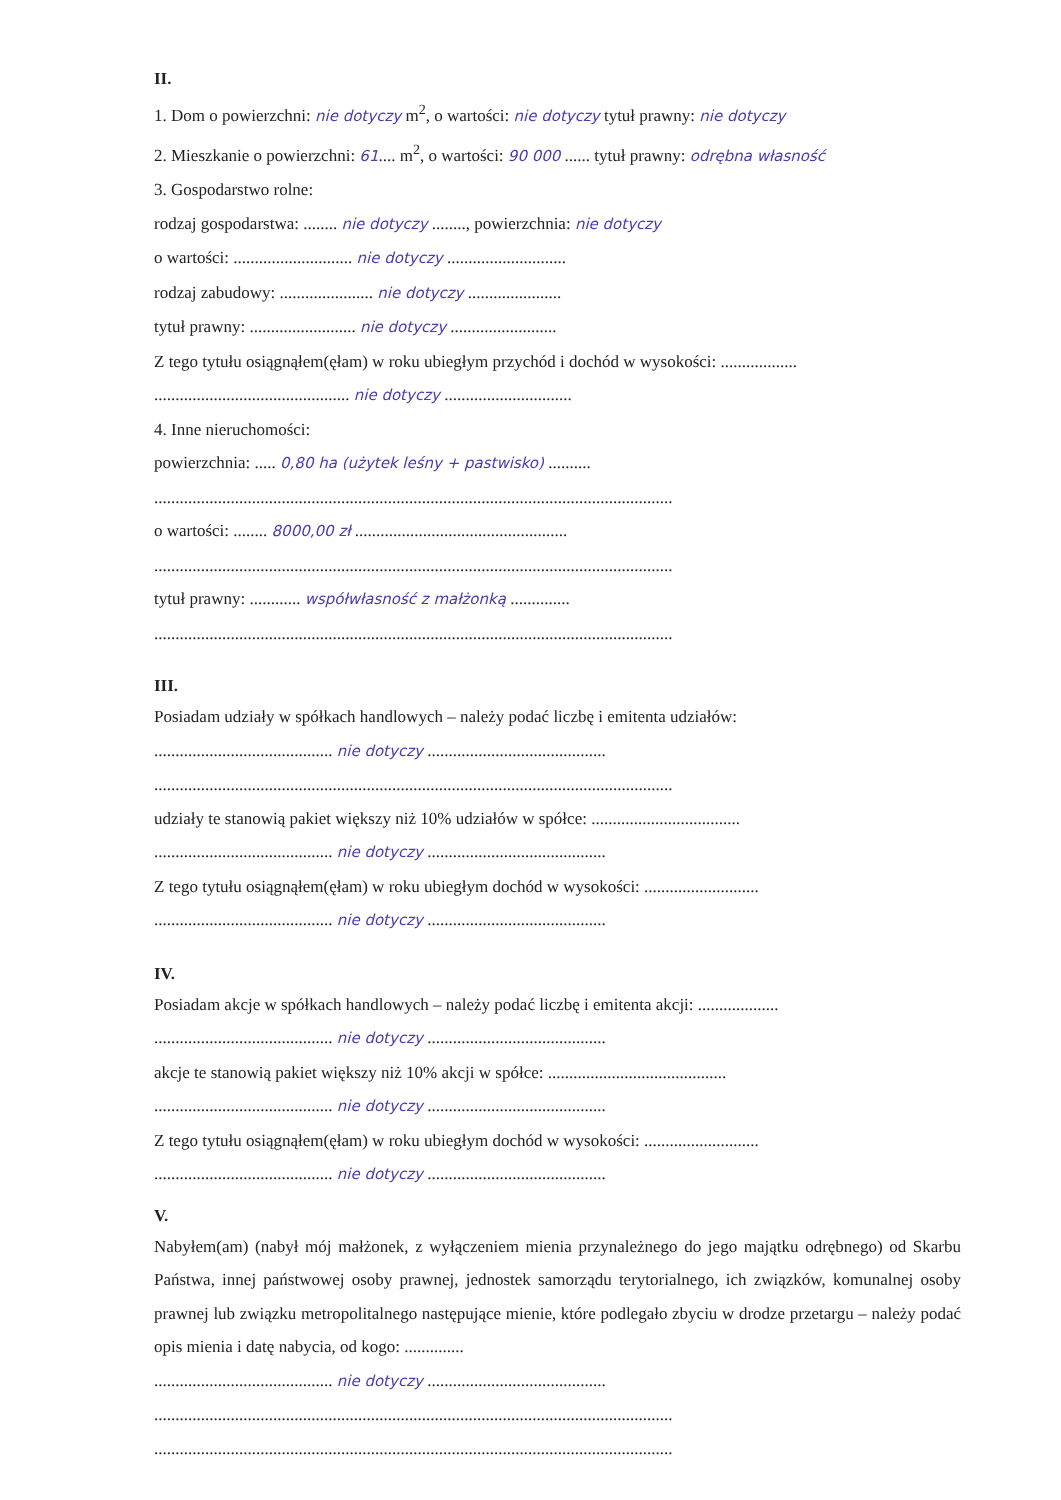II.
1. Dom o powierzchni: nie dotyczy m<sup>2</sup>, o wartości: nie dotyczy tytuł prawny: nie dotyczy
2. Mieszkanie o powierzchni: 61.... m<sup>2</sup>, o wartości: 90 000 ...... tytuł prawny: odrębna własność
3. Gospodarstwo rolne:
rodzaj gospodarstwa: ........ nie dotyczy ........, powierzchnia: nie dotyczy
o wartości: ............................ nie dotyczy ............................
rodzaj zabudowy: ...................... nie dotyczy ......................
tytuł prawny: ......................... nie dotyczy .........................
Z tego tytułu osiągnąłem(ęłam) w roku ubiegłym przychód i dochód w wysokości: ..................
.............................................. nie dotyczy ..............................
4. Inne nieruchomości:
powierzchnia: ..... 0,80 ha (użytek leśny + pastwisko) ..........
..........................................................................................................................
o wartości: ........ 8000,00 zł ..................................................
..........................................................................................................................
tytuł prawny: ............ współwłasność z małżonką ..............
..........................................................................................................................
III.
Posiadam udziały w spółkach handlowych – należy podać liczbę i emitenta udziałów:
.......................................... nie dotyczy ..........................................
..........................................................................................................................
udziały te stanowią pakiet większy niż 10% udziałów w spółce: ...................................
.......................................... nie dotyczy ..........................................
Z tego tytułu osiągnąłem(ęłam) w roku ubiegłym dochód w wysokości: ...........................
.......................................... nie dotyczy ..........................................
IV.
Posiadam akcje w spółkach handlowych – należy podać liczbę i emitenta akcji: ...................
.......................................... nie dotyczy ..........................................
akcje te stanowią pakiet większy niż 10% akcji w spółce: ..........................................
.......................................... nie dotyczy ..........................................
Z tego tytułu osiągnąłem(ęłam) w roku ubiegłym dochód w wysokości: ...........................
.......................................... nie dotyczy ..........................................
V.
Nabyłem(am) (nabył mój małżonek, z wyłączeniem mienia przynależnego do jego majątku odrębnego) od Skarbu Państwa, innej państwowej osoby prawnej, jednostek samorządu terytorialnego, ich związków, komunalnej osoby prawnej lub związku metropolitalnego następujące mienie, które podlegało zbyciu w drodze przetargu – należy podać opis mienia i datę nabycia, od kogo: ..............
.......................................... nie dotyczy ..........................................
..........................................................................................................................
..........................................................................................................................